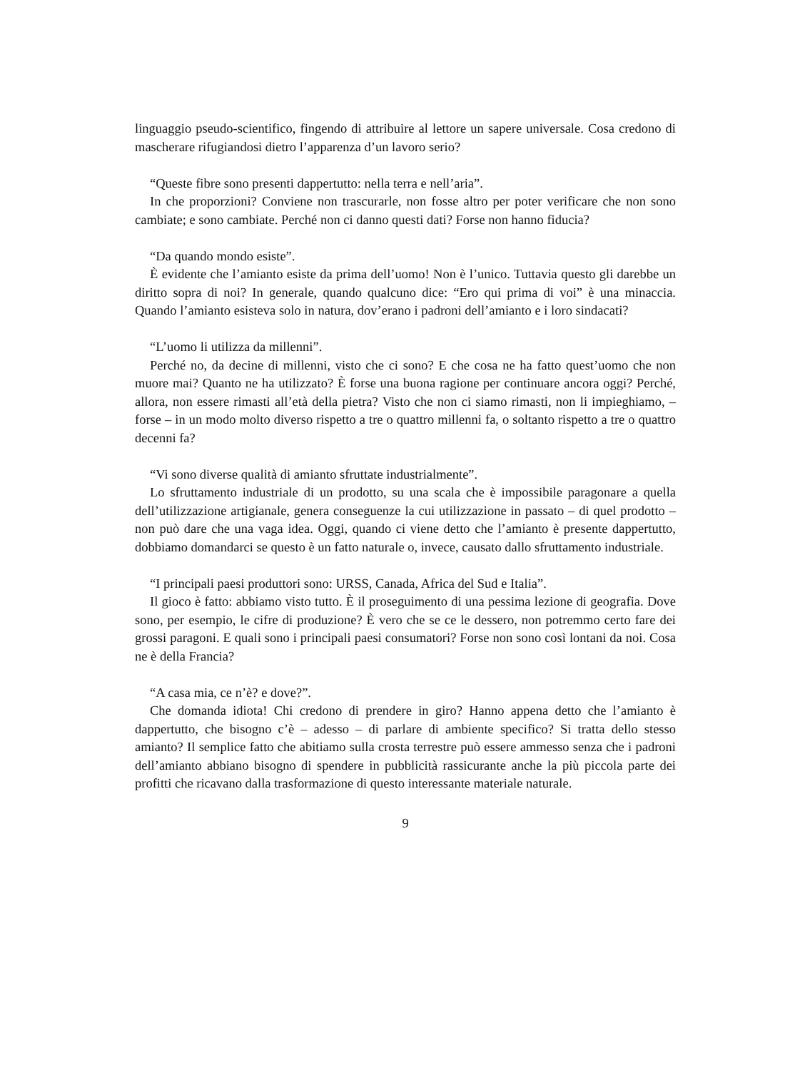linguaggio pseudo-scientifico, fingendo di attribuire al lettore un sapere universale. Cosa credono di mascherare rifugiandosi dietro l’apparenza d’un lavoro serio?
“Queste fibre sono presenti dappertutto: nella terra e nell’aria”.
In che proporzioni? Conviene non trascurarle, non fosse altro per poter verificare che non sono cambiate; e sono cambiate. Perché non ci danno questi dati? Forse non hanno fiducia?
“Da quando mondo esiste”.
È evidente che l’amianto esiste da prima dell’uomo! Non è l’unico. Tuttavia questo gli darebbe un diritto sopra di noi? In generale, quando qualcuno dice: “Ero qui prima di voi” è una minaccia. Quando l’amianto esisteva solo in natura, dov’erano i padroni dell’amianto e i loro sindacati?
“L’uomo li utilizza da millenni”.
Perché no, da decine di millenni, visto che ci sono? E che cosa ne ha fatto quest’uomo che non muore mai? Quanto ne ha utilizzato? È forse una buona ragione per continuare ancora oggi? Perché, allora, non essere rimasti all’età della pietra? Visto che non ci siamo rimasti, non li impieghiamo, – forse – in un modo molto diverso rispetto a tre o quattro millenni fa, o soltanto rispetto a tre o quattro decenni fa?
“Vi sono diverse qualità di amianto sfruttate industrialmente”.
Lo sfruttamento industriale di un prodotto, su una scala che è impossibile paragonare a quella dell’utilizzazione artigianale, genera conseguenze la cui utilizzazione in passato – di quel prodotto – non può dare che una vaga idea. Oggi, quando ci viene detto che l’amianto è presente dappertutto, dobbiamo domandarci se questo è un fatto naturale o, invece, causato dallo sfruttamento industriale.
“I principali paesi produttori sono: URSS, Canada, Africa del Sud e Italia”.
Il gioco è fatto: abbiamo visto tutto. È il proseguimento di una pessima lezione di geografia. Dove sono, per esempio, le cifre di produzione? È vero che se ce le dessero, non potremmo certo fare dei grossi paragoni. E quali sono i principali paesi consumatori? Forse non sono così lontani da noi. Cosa ne è della Francia?
“A casa mia, ce n’è? e dove?”.
Che domanda idiota! Chi credono di prendere in giro? Hanno appena detto che l’amianto è dappertutto, che bisogno c’è – adesso – di parlare di ambiente specifico? Si tratta dello stesso amianto? Il semplice fatto che abitiamo sulla crosta terrestre può essere ammesso senza che i padroni dell’amianto abbiano bisogno di spendere in pubblicità rassicurante anche la più piccola parte dei profitti che ricavano dalla trasformazione di questo interessante materiale naturale.
9